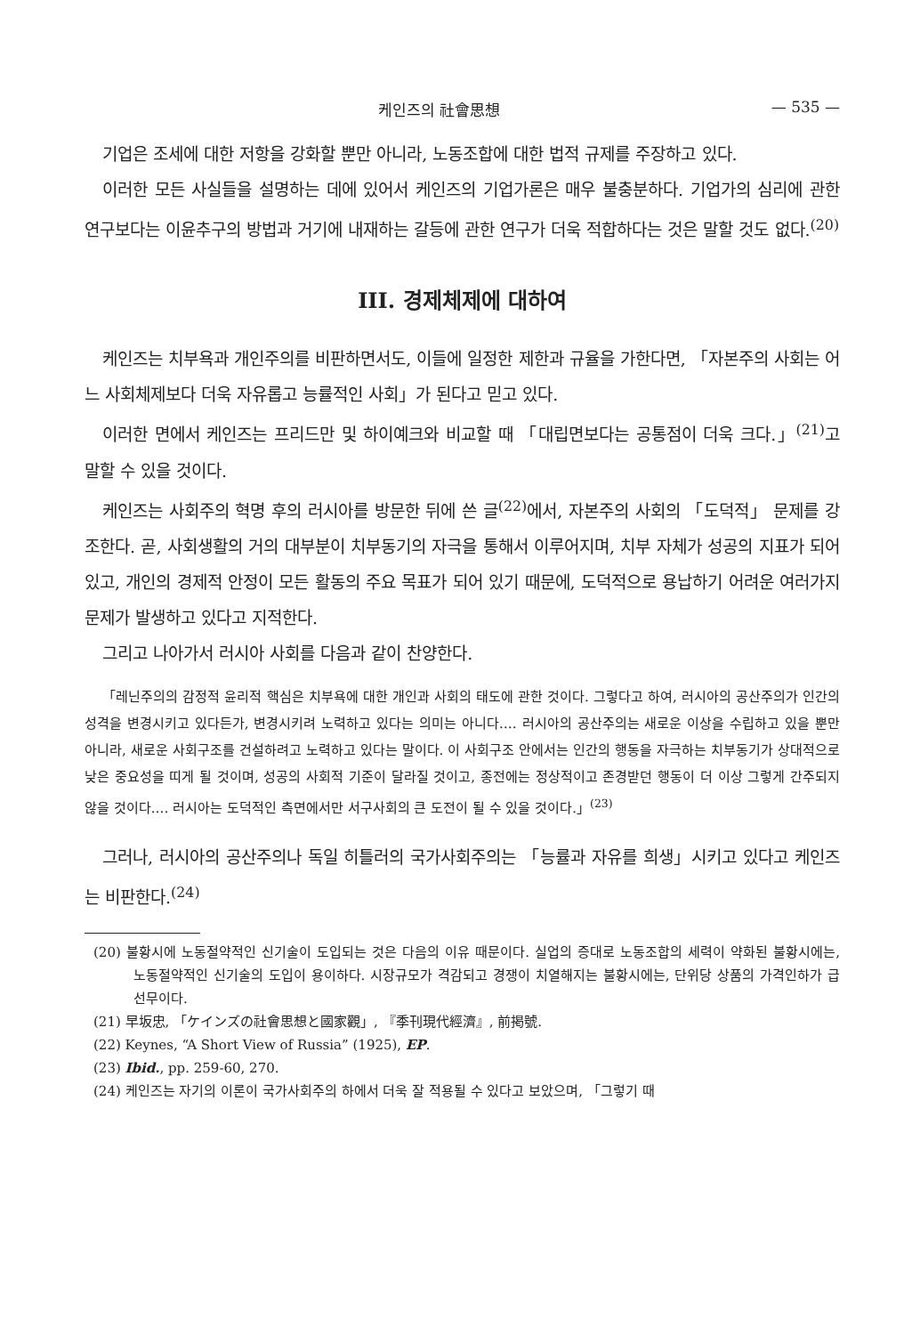케인즈의 社會思想 — 535 —
기업은 조세에 대한 저항을 강화할 뿐만 아니라, 노동조합에 대한 법적 규제를 주장하고 있다.
이러한 모든 사실들을 설명하는 데에 있어서 케인즈의 기업가론은 매우 불충분하다. 기업가의 심리에 관한 연구보다는 이윤추구의 방법과 거기에 내재하는 갈등에 관한 연구가 더욱 적합하다는 것은 말할 것도 없다.<sup>(20)</sup>
III. 경제체제에 대하여
케인즈는 치부욕과 개인주의를 비판하면서도, 이들에 일정한 제한과 규율을 가한다면, 「자본주의 사회는 어느 사회체제보다 더욱 자유롭고 능률적인 사회」가 된다고 믿고 있다.
이러한 면에서 케인즈는 프리드만 및 하이예크와 비교할 때 「대립면보다는 공통점이 더욱 크다.」<sup>(21)</sup>고 말할 수 있을 것이다.
케인즈는 사회주의 혁명 후의 러시아를 방문한 뒤에 쓴 글<sup>(22)</sup>에서, 자본주의 사회의 「도덕적」 문제를 강조한다. 곧, 사회생활의 거의 대부분이 치부동기의 자극을 통해서 이루어지며, 치부 자체가 성공의 지표가 되어 있고, 개인의 경제적 안정이 모든 활동의 주요 목표가 되어 있기 때문에, 도덕적으로 용납하기 어려운 여러가지 문제가 발생하고 있다고 지적한다.
그리고 나아가서 러시아 사회를 다음과 같이 찬양한다.
「레닌주의의 감정적 윤리적 핵심은 치부욕에 대한 개인과 사회의 태도에 관한 것이다. 그렇다고 하여, 러시아의 공산주의가 인간의 성격을 변경시키고 있다든가, 변경시키려 노력하고 있다는 의미는 아니다.… 러시아의 공산주의는 새로운 이상을 수립하고 있을 뿐만 아니라, 새로운 사회구조를 건설하려고 노력하고 있다는 말이다. 이 사회구조 안에서는 인간의 행동을 자극하는 치부동기가 상대적으로 낮은 중요성을 띠게 될 것이며, 성공의 사회적 기준이 달라질 것이고, 종전에는 정상적이고 존경받던 행동이 더 이상 그렇게 간주되지 않을 것이다.… 러시아는 도덕적인 측면에서만 서구사회의 큰 도전이 될 수 있을 것이다.」<sup>(23)</sup>
그러나, 러시아의 공산주의나 독일 히틀러의 국가사회주의는 「능률과 자유를 희생」시키고 있다고 케인즈는 비판한다.<sup>(24)</sup>
(20) 불황시에 노동절약적인 신기술이 도입되는 것은 다음의 이유 때문이다. 실업의 증대로 노동조합의 세력이 약화된 불황시에는, 노동절약적인 신기술의 도입이 용이하다. 시장규모가 격감되고 경쟁이 치열해지는 불황시에는, 단위당 상품의 가격인하가 급선무이다.
(21) 早坂忠, 「ケインズの社會思想と國家觀」, 『季刊現代經濟』, 前掲號.
(22) Keynes, “A Short View of Russia” (1925), EP.
(23) Ibid., pp. 259-60, 270.
(24) 케인즈는 자기의 이론이 국가사회주의 하에서 더욱 잘 적용될 수 있다고 보았으며, 「그렇기 때